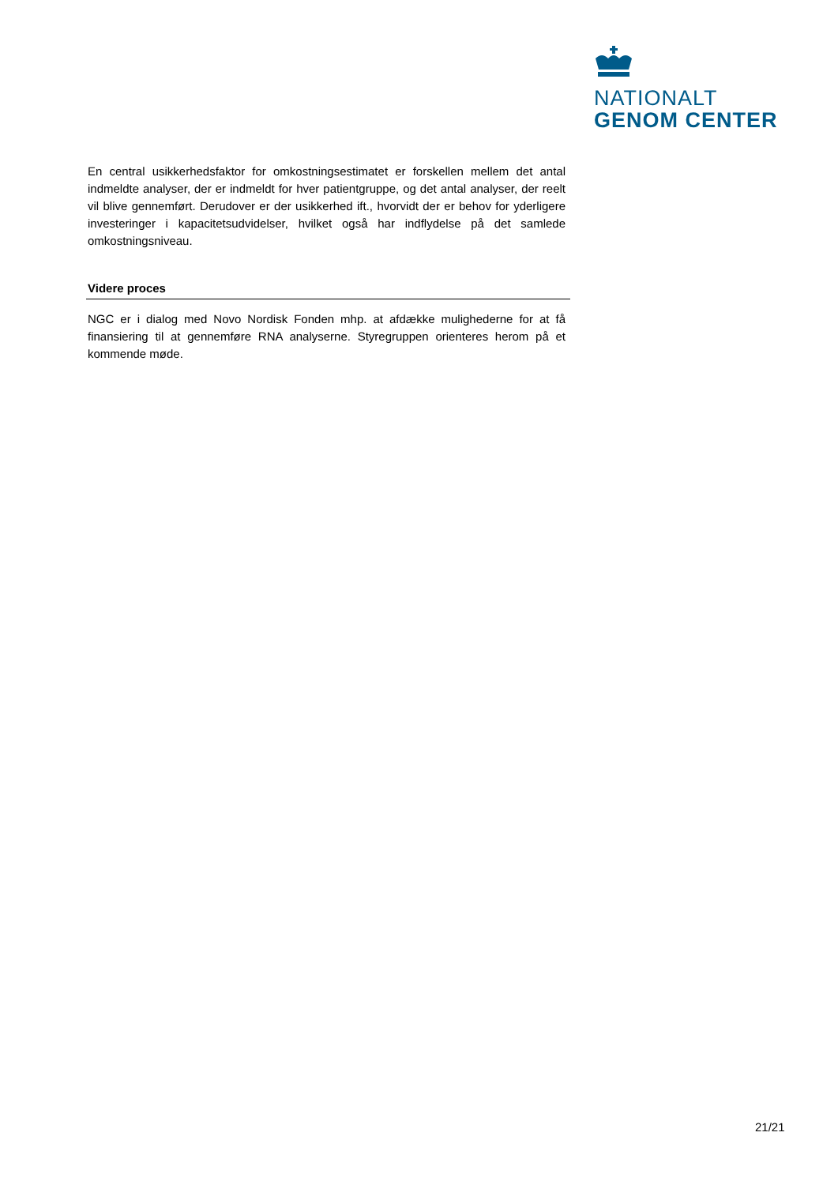NATIONALT
GENOM CENTER
En central usikkerhedsfaktor for omkostningsestimatet er forskellen mellem det antal indmeldte analyser, der er indmeldt for hver patientgruppe, og det antal analyser, der reelt vil blive gennemført. Derudover er der usikkerhed ift., hvorvidt der er behov for yderligere investeringer i kapacitetsudvidelser, hvilket også har indflydelse på det samlede omkostningsniveau.
Videre proces
NGC er i dialog med Novo Nordisk Fonden mhp. at afdække mulighederne for at få finansiering til at gennemføre RNA analyserne. Styregruppen orienteres herom på et kommende møde.
21/21